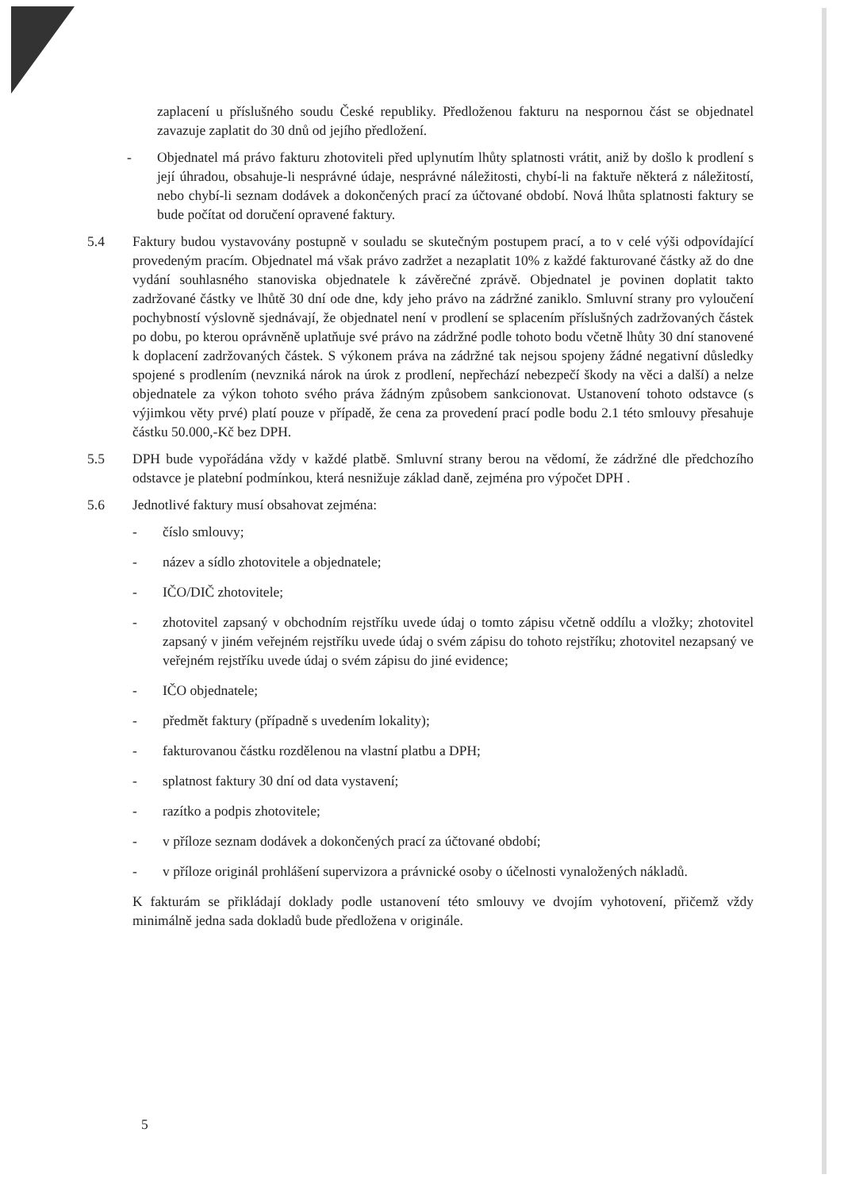zaplacení u příslušného soudu České republiky. Předloženou fakturu na nespornou část se objednatel zavazuje zaplatit do 30 dnů od jejího předložení.
- Objednatel má právo fakturu zhotoviteli před uplynutím lhůty splatnosti vrátit, aniž by došlo k prodlení s její úhradou, obsahuje-li nesprávné údaje, nesprávné náležitosti, chybí-li na faktuře některá z náležitostí, nebo chybí-li seznam dodávek a dokončených prací za účtované období. Nová lhůta splatnosti faktury se bude počítat od doručení opravené faktury.
5.4 Faktury budou vystavovány postupně v souladu se skutečným postupem prací, a to v celé výši odpovídající provedeným pracím. Objednatel má však právo zadržet a nezaplatit 10% z každé fakturované částky až do dne vydání souhlasného stanoviska objednatele k závěrečné zprávě. Objednatel je povinen doplatit takto zadržované částky ve lhůtě 30 dní ode dne, kdy jeho právo na zádržné zaniklo. Smluvní strany pro vyloučení pochybností výslovně sjednávají, že objednatel není v prodlení se splacením příslušných zadržovaných částek po dobu, po kterou oprávněně uplatňuje své právo na zádržné podle tohoto bodu včetně lhůty 30 dní stanovené k doplacení zadržovaných částek. S výkonem práva na zádržné tak nejsou spojeny žádné negativní důsledky spojené s prodlením (nevzniká nárok na úrok z prodlení, nepřechází nebezpečí škody na věci a další) a nelze objednatele za výkon tohoto svého práva žádným způsobem sankcionovat. Ustanovení tohoto odstavce (s výjimkou věty prvé) platí pouze v případě, že cena za provedení prací podle bodu 2.1 této smlouvy přesahuje částku 50.000,-Kč bez DPH.
5.5 DPH bude vypořádána vždy v každé platbě. Smluvní strany berou na vědomí, že zádržné dle předchozího odstavce je platební podmínkou, která nesnižuje základ daně, zejména pro výpočet DPH .
5.6 Jednotlivé faktury musí obsahovat zejména:
- číslo smlouvy;
- název a sídlo zhotovitele a objednatele;
- IČO/DIČ zhotovitele;
- zhotovitel zapsaný v obchodním rejstříku uvede údaj o tomto zápisu včetně oddílu a vložky; zhotovitel zapsaný v jiném veřejném rejstříku uvede údaj o svém zápisu do tohoto rejstříku; zhotovitel nezapsaný ve veřejném rejstříku uvede údaj o svém zápisu do jiné evidence;
- IČO objednatele;
- předmět faktury (případně s uvedením lokality);
- fakturovanou částku rozdělenou na vlastní platbu a DPH;
- splatnost faktury 30 dní od data vystavení;
- razítko a podpis zhotovitele;
- v příloze seznam dodávek a dokončených prací za účtované období;
- v příloze originál prohlášení supervizora a právnické osoby o účelnosti vynaložených nákladů.
K fakturám se přikládají doklady podle ustanovení této smlouvy ve dvojím vyhotovení, přičemž vždy minimálně jedna sada dokladů bude předložena v originále.
5